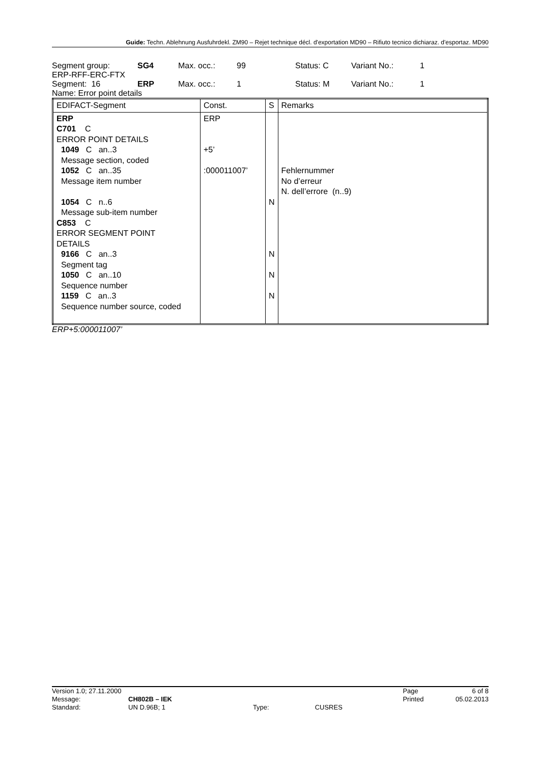Guide: Techn. Ablehnung Ausfuhrdekl. ZM90 – Rejet technique décl. d'exportation MD90 – Rifiuto tecnico dichiaraz. d'esportaz. MD90
| Segment group: | SG4 | Max. occ.: | 99 | Status: C | Variant No.: | 1 |
| ERP-RFF-ERC-FTX | | | | | | |
| Segment: 16 | ERP | Max. occ.: | 1 | Status: M | Variant No.: | 1 |
| Name: Error point details | | | | | | |
| EDIFACT-Segment | Const. | S | Remarks |
| --- | --- | --- | --- |
| ERP C701 C ERROR POINT DETAILS 1049 C an..3 Message section, coded 1052 C an..35 Message item number 1054 C n..6 Message sub-item number C853 C ERROR SEGMENT POINT DETAILS 9166 C an..3 Segment tag 1050 C an..10 Sequence number 1159 C an..3 Sequence number source, coded | ERP +5’ :000011007’ | N N N N | Fehlernummer No d’erreur N. dell’errore (n..9) |
ERP+5:000011007’
| Version 1.0; 27.11.2000 | | | | Page | 6 of 8 |
| Message: | CH802B – IEK | | | Printed | 05.02.2013 |
| Standard: | UN D.96B; 1 | Type: | CUSRES | | |